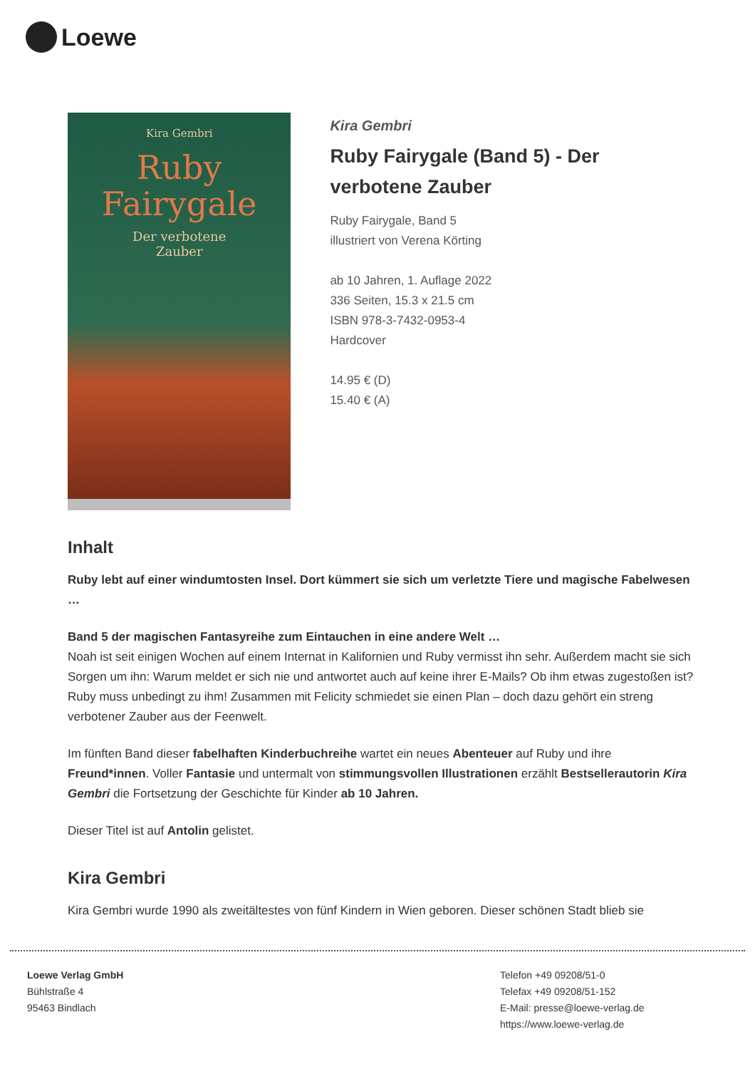Loewe
Kira Gembri
Ruby
Fairygale
Der verbotene
Zauber
Kira Gembri
Ruby Fairygale (Band 5) - Der verbotene Zauber
Ruby Fairygale, Band 5
illustriert von Verena Körting
ab 10 Jahren, 1. Auflage 2022
336 Seiten, 15.3 x 21.5 cm
ISBN 978-3-7432-0953-4
Hardcover
14.95 € (D)
15.40 € (A)
Inhalt
Ruby lebt auf einer windumtosten Insel. Dort kümmert sie sich um verletzte Tiere und magische Fabelwesen …
Band 5 der magischen Fantasyreihe zum Eintauchen in eine andere Welt …
Noah ist seit einigen Wochen auf einem Internat in Kalifornien und Ruby vermisst ihn sehr. Außerdem macht sie sich Sorgen um ihn: Warum meldet er sich nie und antwortet auch auf keine ihrer E-Mails? Ob ihm etwas zugestoßen ist? Ruby muss unbedingt zu ihm! Zusammen mit Felicity schmiedet sie einen Plan – doch dazu gehört ein streng verbotener Zauber aus der Feenwelt.
Im fünften Band dieser fabelhaften Kinderbuchreihe wartet ein neues Abenteuer auf Ruby und ihre Freund*innen. Voller Fantasie und untermalt von stimmungsvollen Illustrationen erzählt Bestsellerautorin Kira Gembri die Fortsetzung der Geschichte für Kinder ab 10 Jahren.
Dieser Titel ist auf Antolin gelistet.
Kira Gembri
Kira Gembri wurde 1990 als zweitältestes von fünf Kindern in Wien geboren. Dieser schönen Stadt blieb sie
Loewe Verlag GmbH
Bühlstraße 4
95463 Bindlach
Telefon +49 09208/51-0
Telefax +49 09208/51-152
E-Mail: presse@loewe-verlag.de
https://www.loewe-verlag.de